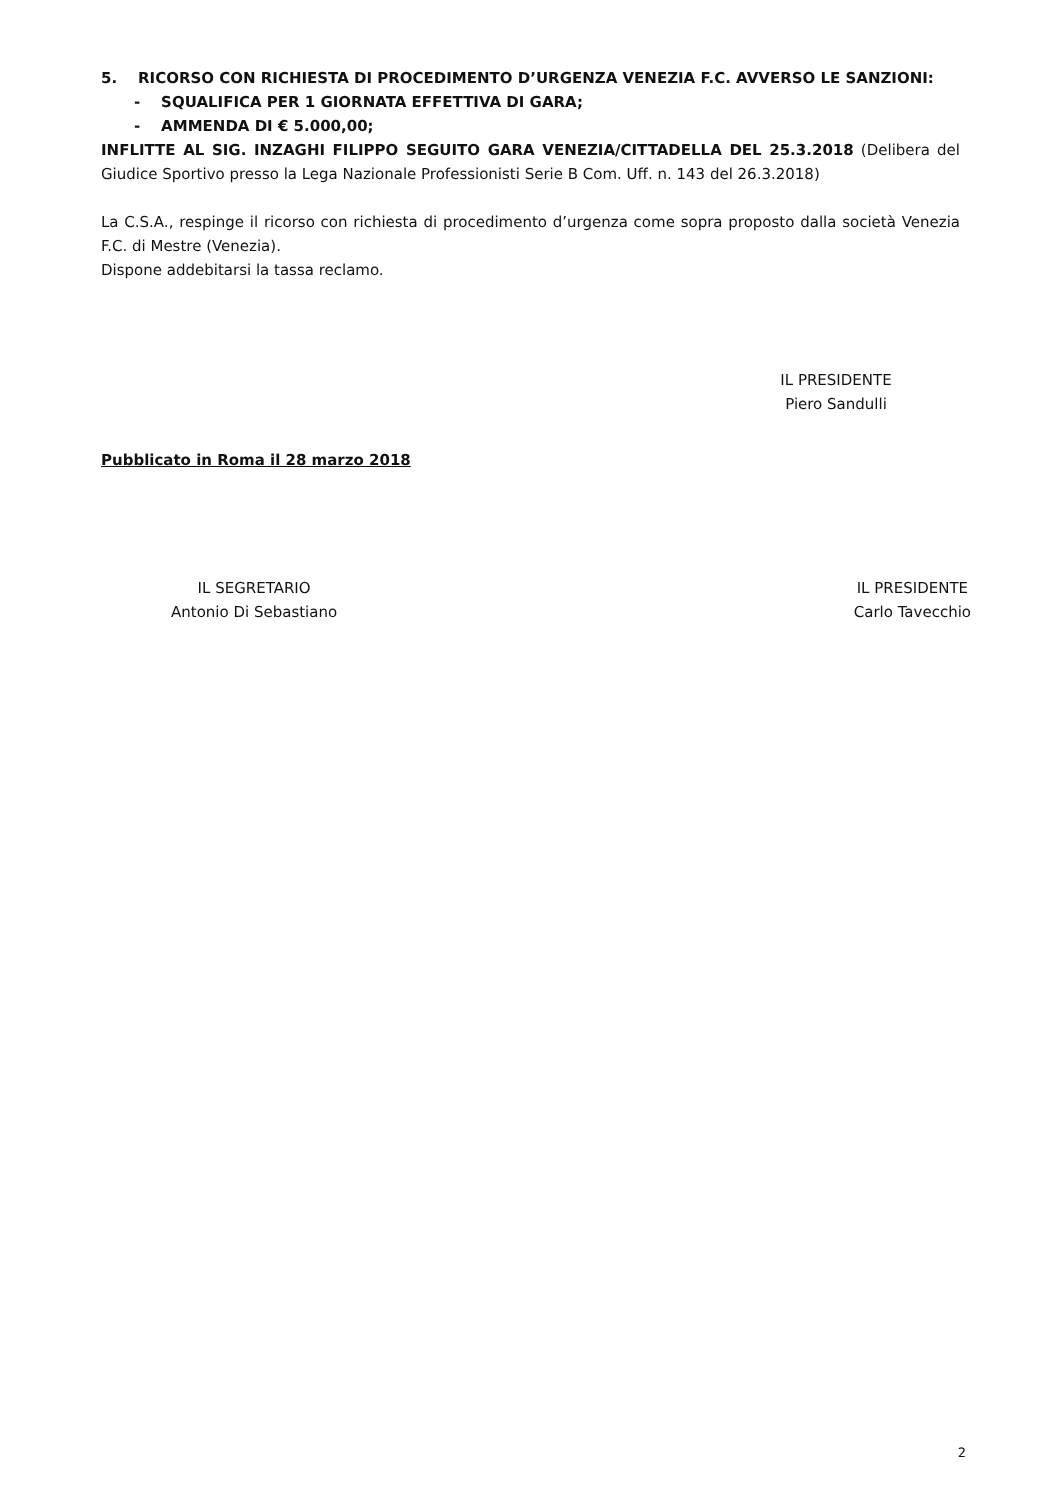5. RICORSO CON RICHIESTA DI PROCEDIMENTO D’URGENZA VENEZIA F.C. AVVERSO LE SANZIONI:
- SQUALIFICA PER 1 GIORNATA EFFETTIVA DI GARA;
- AMMENDA DI € 5.000,00;
INFLITTE AL SIG. INZAGHI FILIPPO SEGUITO GARA VENEZIA/CITTADELLA DEL 25.3.2018 (Delibera del Giudice Sportivo presso la Lega Nazionale Professionisti Serie B Com. Uff. n. 143 del 26.3.2018)
La C.S.A., respinge il ricorso con richiesta di procedimento d’urgenza come sopra proposto dalla società Venezia F.C. di Mestre (Venezia).
Dispone addebitarsi la tassa reclamo.
IL PRESIDENTE
Piero Sandulli
Pubblicato in Roma il 28 marzo 2018
IL SEGRETARIO
Antonio Di Sebastiano
IL PRESIDENTE
Carlo Tavecchio
2